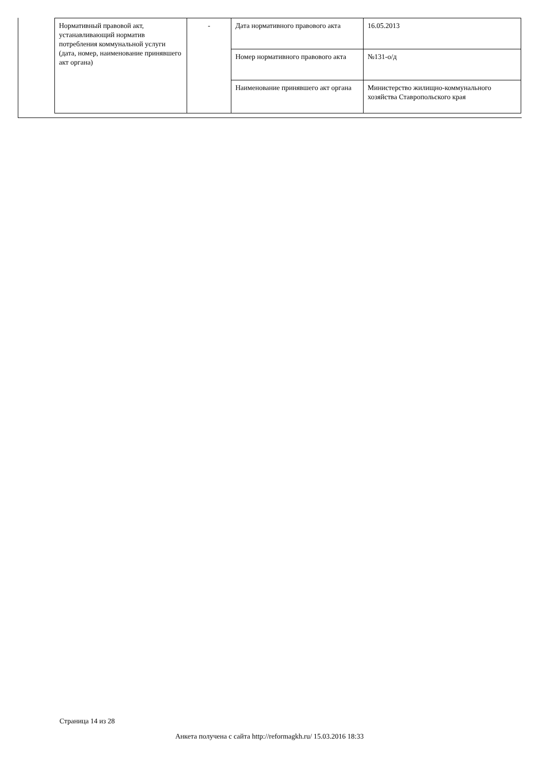| Нормативный правовой акт, устанавливающий норматив потребления коммунальной услуги (дата, номер, наименование принявшего акт органа) | - | Дата нормативного правового акта | 16.05.2013 |
| | | Номер нормативного правового акта | №131-о/д |
| | | Наименование принявшего акт органа | Министерство жилищно-коммунального хозяйства Ставропольского края |
Страница 14 из 28
Анкета получена с сайта http://reformagkh.ru/ 15.03.2016 18:33